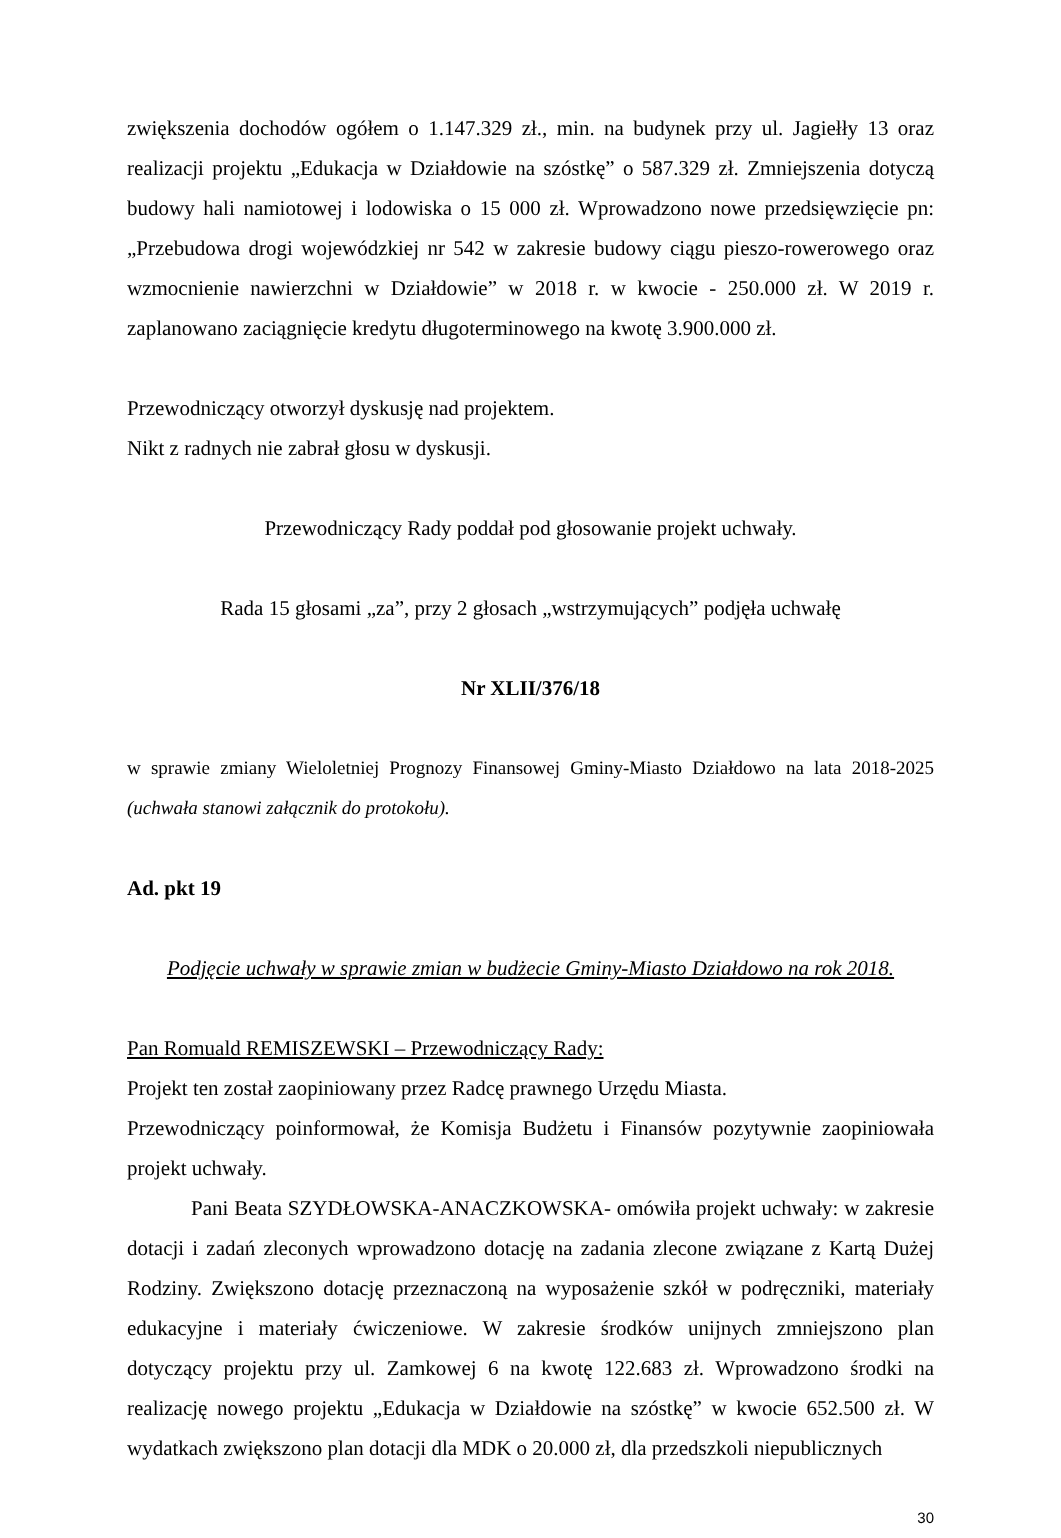zwiększenia dochodów ogółem o 1.147.329 zł., min. na budynek przy ul. Jagiełły 13 oraz realizacji projektu „Edukacja w Działdowie na szóstkę” o 587.329 zł. Zmniejszenia dotyczą budowy hali namiotowej i lodowiska o 15 000 zł. Wprowadzono nowe przedsięwzięcie pn: „Przebudowa drogi wojewódzkiej nr 542 w zakresie budowy ciągu pieszo-rowerowego oraz wzmocnienie nawierzchni w Działdowie” w 2018 r. w kwocie - 250.000 zł. W 2019 r. zaplanowano zaciągnięcie kredytu długoterminowego na kwotę 3.900.000 zł.
Przewodniczący otworzył dyskusję nad projektem.
Nikt z radnych nie zabrał głosu w dyskusji.
Przewodniczący Rady poddał pod głosowanie projekt uchwały.
Rada 15 głosami „za”, przy 2 głosach „wstrzymujących” podjęła uchwałę
Nr XLII/376/18
w sprawie zmiany Wieloletniej Prognozy Finansowej Gminy-Miasto Działdowo na lata 2018-2025 (uchwała stanowi załącznik do protokołu).
Ad. pkt 19
Podjęcie uchwały w sprawie zmian w budżecie Gminy-Miasto Działdowo na rok 2018.
Pan Romuald REMISZEWSKI – Przewodniczący Rady:
Projekt ten został zaopiniowany przez Radcę prawnego Urzędu Miasta.
Przewodniczący poinformował, że Komisja Budżetu i Finansów pozytywnie zaopiniowała projekt uchwały.
Pani Beata SZYDŁOWSKA-ANACZKOWSKA- omówiła projekt uchwały: w zakresie dotacji i zadań zleconych wprowadzono dotację na zadania zlecone związane z Kartą Dużej Rodziny. Zwiększono dotację przeznaczoną na wyposażenie szkół w podręczniki, materiały edukacyjne i materiały ćwiczeniowe. W zakresie środków unijnych zmniejszono plan dotyczący projektu przy ul. Zamkowej 6 na kwotę 122.683 zł. Wprowadzono środki na realizację nowego projektu „Edukacja w Działdowie na szóstkę” w kwocie 652.500 zł. W wydatkach zwiększono plan dotacji dla MDK o 20.000 zł, dla przedszkoli niepublicznych
30